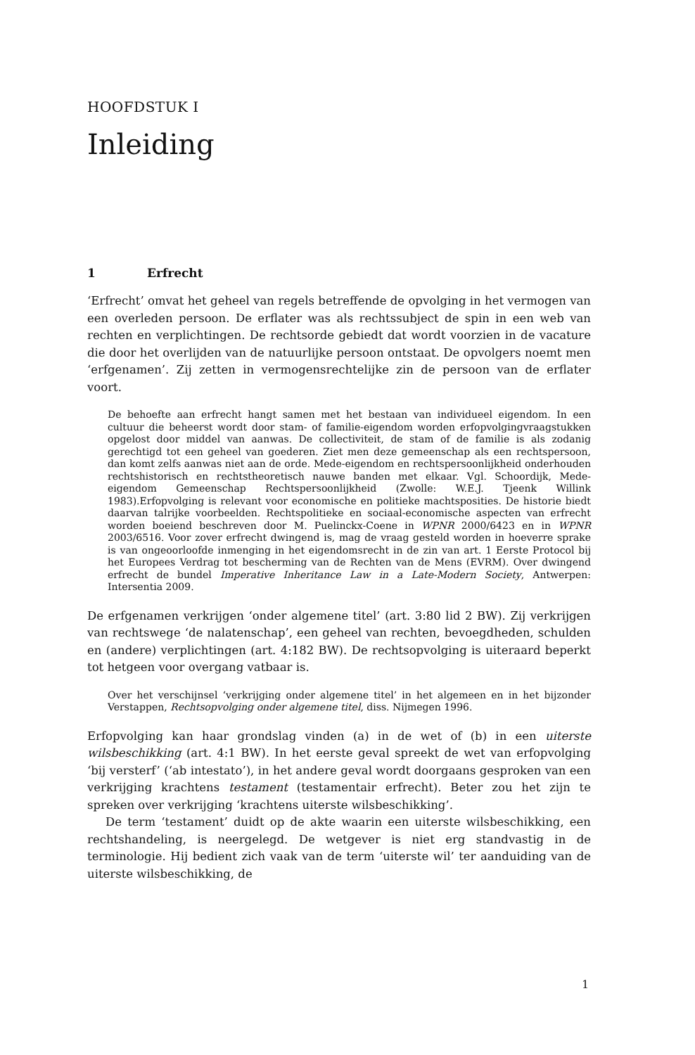HOOFDSTUK I
Inleiding
1 Erfrecht
‘Erfrecht’ omvat het geheel van regels betreffende de opvolging in het vermogen van een overleden persoon. De erflater was als rechtssubject de spin in een web van rechten en verplichtingen. De rechtsorde gebiedt dat wordt voorzien in de vacature die door het overlijden van de natuurlijke persoon ontstaat. De opvolgers noemt men ‘erfgenamen’. Zij zetten in vermogensrechtelijke zin de persoon van de erflater voort.
De behoefte aan erfrecht hangt samen met het bestaan van individueel eigendom. In een cultuur die beheerst wordt door stam- of familie-eigendom worden erfopvolgingvraagstukken opgelost door middel van aanwas. De collectiviteit, de stam of de familie is als zodanig gerechtigd tot een geheel van goederen. Ziet men deze gemeenschap als een rechtspersoon, dan komt zelfs aanwas niet aan de orde. Mede-eigendom en rechtspersoonlijkheid onderhouden rechtshistorisch en rechtstheoretisch nauwe banden met elkaar. Vgl. Schoordijk, Mede-eigendom Gemeenschap Rechtspersoonlijkheid (Zwolle: W.E.J. Tjeenk Willink 1983).Erfopvolging is relevant voor economische en politieke machtsposities. De historie biedt daarvan talrijke voorbeelden. Rechtspolitieke en sociaal-economische aspecten van erfrecht worden boeiend beschreven door M. Puelinckx-Coene in WPNR 2000/6423 en in WPNR 2003/6516. Voor zover erfrecht dwingend is, mag de vraag gesteld worden in hoeverre sprake is van ongeoorloofde inmenging in het eigendomsrecht in de zin van art. 1 Eerste Protocol bij het Europees Verdrag tot bescherming van de Rechten van de Mens (EVRM). Over dwingend erfrecht de bundel Imperative Inheritance Law in a Late-Modern Society, Antwerpen: Intersentia 2009.
De erfgenamen verkrijgen ‘onder algemene titel’ (art. 3:80 lid 2 BW). Zij verkrijgen van rechtswege ‘de nalatenschap’, een geheel van rechten, bevoegdheden, schulden en (andere) verplichtingen (art. 4:182 BW). De rechtsopvolging is uiteraard beperkt tot hetgeen voor overgang vatbaar is.
Over het verschijnsel ‘verkrijging onder algemene titel’ in het algemeen en in het bijzonder Verstappen, Rechtsopvolging onder algemene titel, diss. Nijmegen 1996.
Erfopvolging kan haar grondslag vinden (a) in de wet of (b) in een uiterste wilsbeschikking (art. 4:1 BW). In het eerste geval spreekt de wet van erfopvolging ‘bij versterf’ (‘ab intestato’), in het andere geval wordt doorgaans gesproken van een verkrijging krachtens testament (testamentair erfrecht). Beter zou het zijn te spreken over verkrijging ‘krachtens uiterste wilsbeschikking’.
De term ‘testament’ duidt op de akte waarin een uiterste wilsbeschikking, een rechtshandeling, is neergelegd. De wetgever is niet erg standvastig in de terminologie. Hij bedient zich vaak van de term ‘uiterste wil’ ter aanduiding van de uiterste wilsbeschikking, de
1